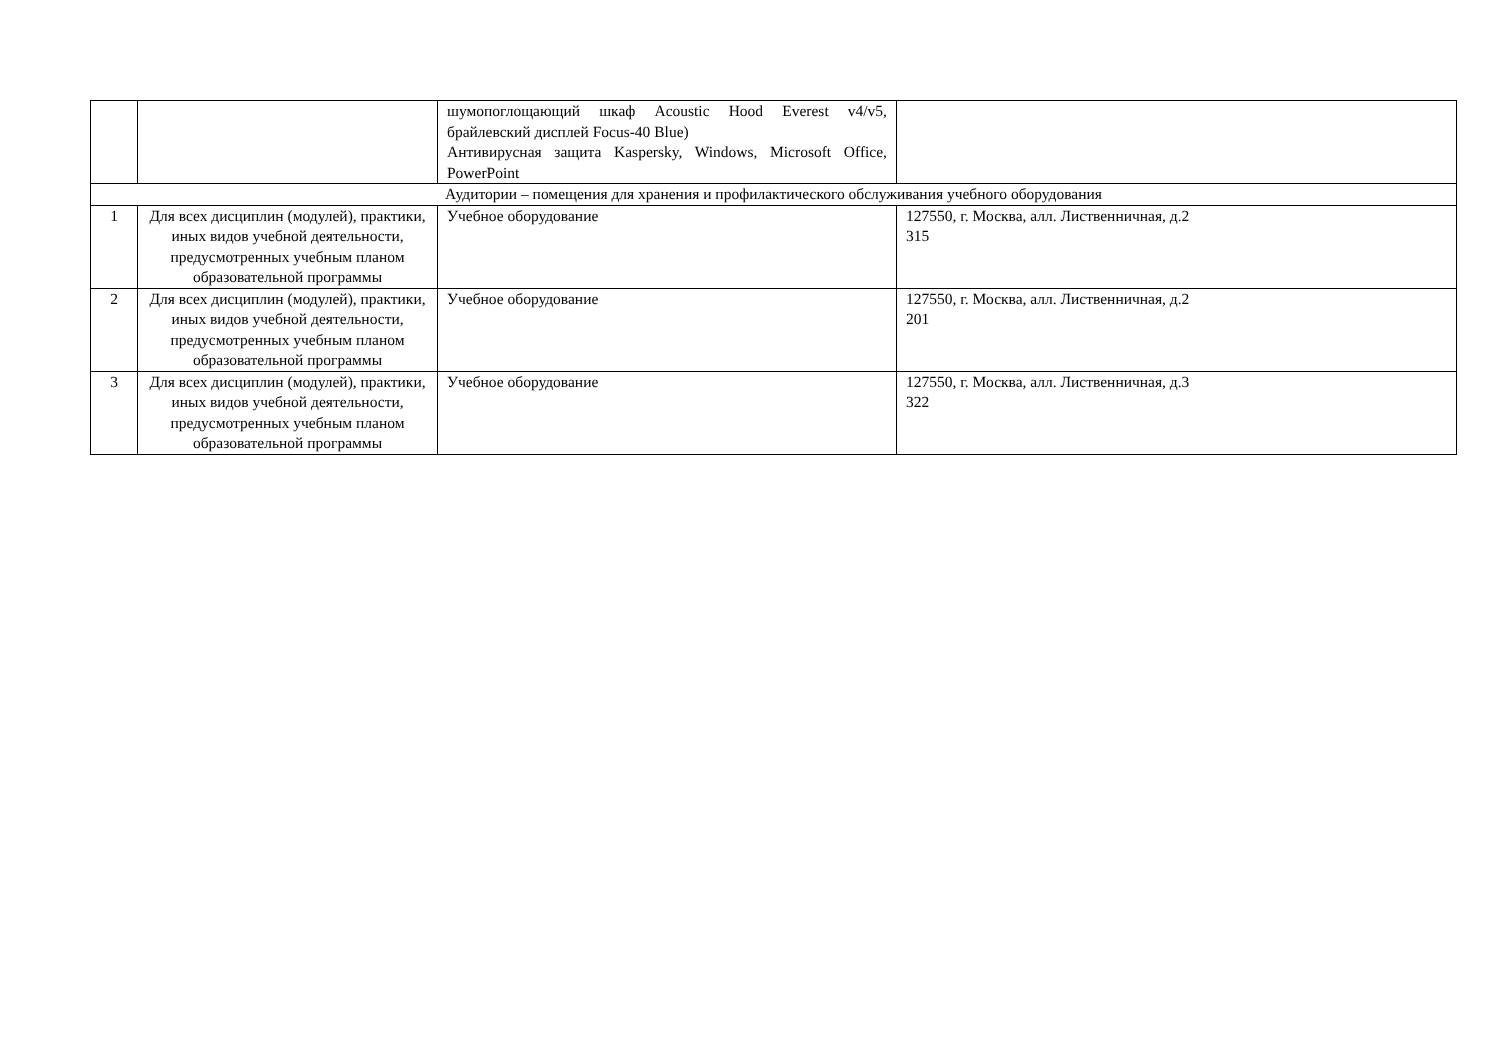| | | шумопоглощающий шкаф Acoustic Hood Everest v4/v5, брайлевский дисплей Focus-40 Blue) Антивирусная защита Kaspersky, Windows, Microsoft Office, PowerPoint | |
| Аудитории – помещения для хранения и профилактического обслуживания учебного оборудования | | | |
| 1 | Для всех дисциплин (модулей), практики, иных видов учебной деятельности, предусмотренных учебным планом образовательной программы | Учебное оборудование | 127550, г. Москва, алл. Лиственничная, д.2 315 |
| 2 | Для всех дисциплин (модулей), практики, иных видов учебной деятельности, предусмотренных учебным планом образовательной программы | Учебное оборудование | 127550, г. Москва, алл. Лиственничная, д.2 201 |
| 3 | Для всех дисциплин (модулей), практики, иных видов учебной деятельности, предусмотренных учебным планом образовательной программы | Учебное оборудование | 127550, г. Москва, алл. Лиственничная, д.3 322 |